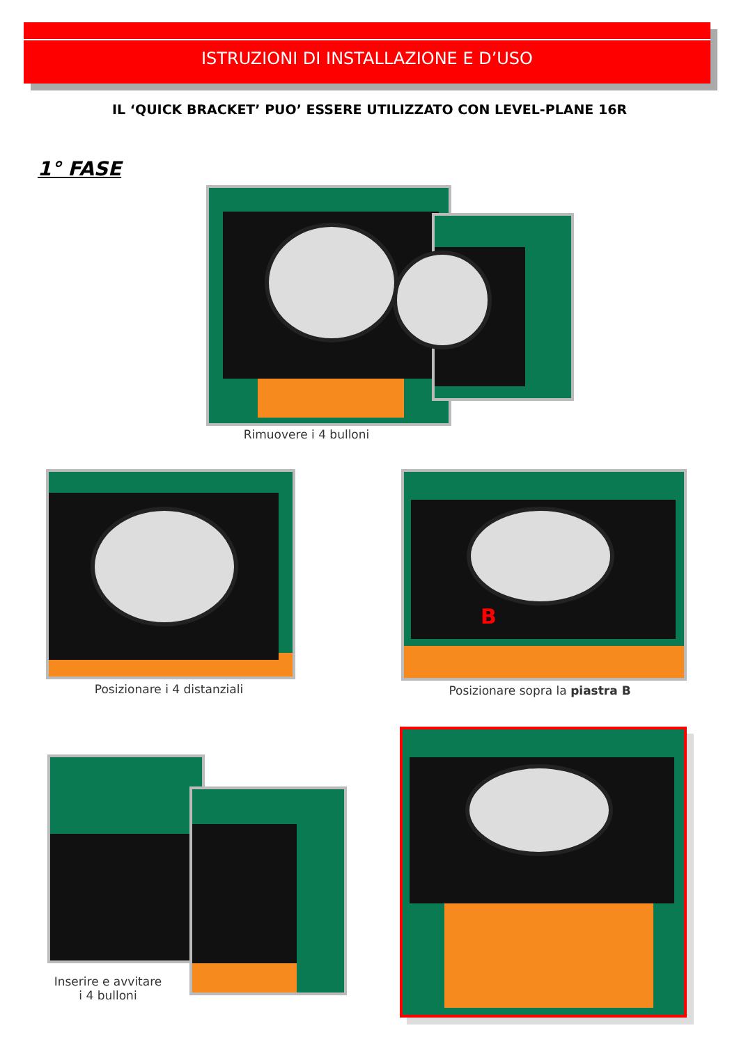ISTRUZIONI DI INSTALLAZIONE E D’USO
IL ‘QUICK BRACKET’ PUO’ ESSERE UTILIZZATO CON LEVEL-PLANE 16R
1° FASE
Rimuovere i 4 bulloni
Posizionare i 4 distanziali
B
Posizionare sopra la piastra B
Inserire e avvitare
i 4 bulloni